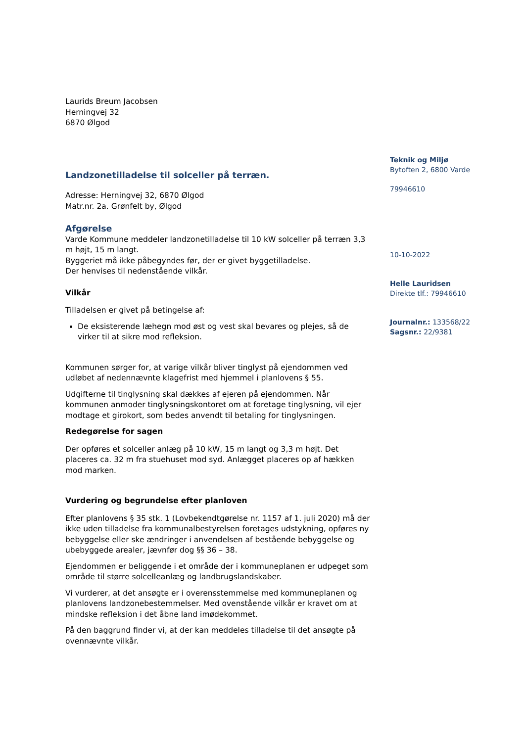Laurids Breum Jacobsen
Herningvej 32
6870 Ølgod
Landzonetilladelse til solceller på terræn.
Adresse: Herningvej 32, 6870 Ølgod
Matr.nr. 2a. Grønfelt by, Ølgod
Afgørelse
Varde Kommune meddeler landzonetilladelse til 10 kW solceller på terræn 3,3 m højt, 15 m langt.
Byggeriet må ikke påbegyndes før, der er givet byggetilladelse.
Der henvises til nedenstående vilkår.
Vilkår
Tilladelsen er givet på betingelse af:
De eksisterende læhegn mod øst og vest skal bevares og plejes, så de virker til at sikre mod refleksion.
Kommunen sørger for, at varige vilkår bliver tinglyst på ejendommen ved udløbet af nedennævnte klagefrist med hjemmel i planlovens § 55.
Udgifterne til tinglysning skal dækkes af ejeren på ejendommen. Når kommunen anmoder tinglysningskontoret om at foretage tinglysning, vil ejer modtage et girokort, som bedes anvendt til betaling for tinglysningen.
Redegørelse for sagen
Der opføres et solceller anlæg på 10 kW, 15 m langt og 3,3 m højt. Det placeres ca. 32 m fra stuehuset mod syd. Anlægget placeres op af hækken mod marken.
Vurdering og begrundelse efter planloven
Efter planlovens § 35 stk. 1 (Lovbekendtgørelse nr. 1157 af 1. juli 2020) må der ikke uden tilladelse fra kommunalbestyrelsen foretages udstykning, opføres ny bebyggelse eller ske ændringer i anvendelsen af bestående bebyggelse og ubebyggede arealer, jævnfør dog §§ 36 – 38.
Ejendommen er beliggende i et område der i kommuneplanen er udpeget som område til større solcelleanlæg og landbrugslandskaber.
Vi vurderer, at det ansøgte er i overensstemmelse med kommuneplanen og planlovens landzonebestemmelser. Med ovenstående vilkår er kravet om at mindske refleksion i det åbne land imødekommet.
På den baggrund finder vi, at der kan meddeles tilladelse til det ansøgte på ovennævnte vilkår.
Teknik og Miljø
Bytoften 2, 6800 Varde
79946610
10-10-2022
Helle Lauridsen
Direkte tlf.: 79946610
Journalnr.: 133568/22
Sagsnr.: 22/9381